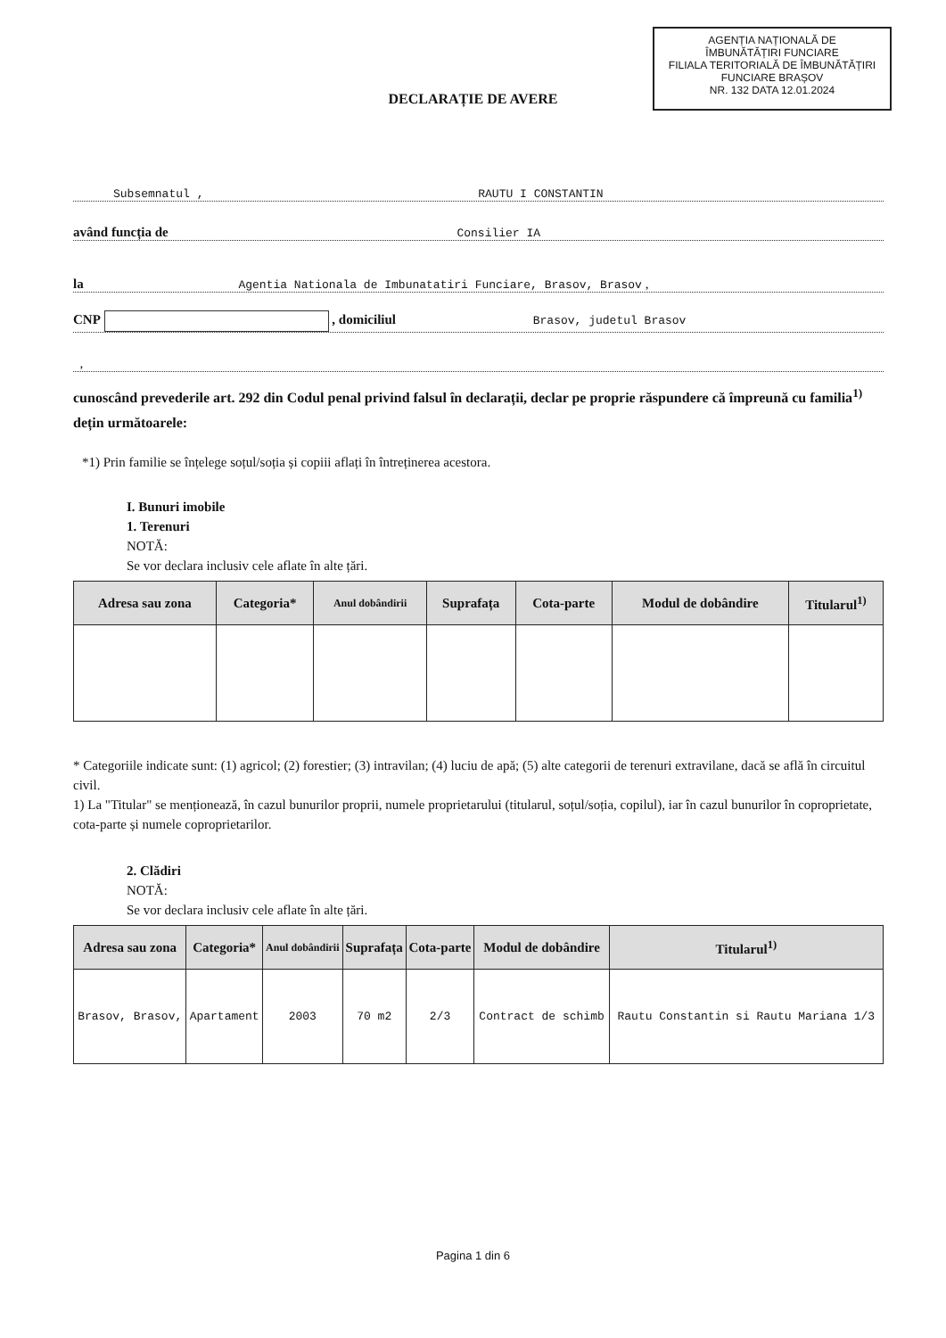AGENȚIA NAȚIONALĂ DE
ÎMBUNĂTĂȚIRI FUNCIARE
FILIALA TERITORIALĂ DE ÎMBUNĂTĂȚIRI
FUNCIARE BRAȘOV
NR. 132 DATA 12.01.2024
DECLARAȚIE DE AVERE
Subsemnatul , RAUTU I CONSTANTIN
având funcția de Consilier IA
la Agentia Nationala de Imbunatatiri Funciare, Brasov, Brasov ,
CNP , domiciliul Brasov, judetul Brasov
,
cunoscând prevederile art. 292 din Codul penal privind falsul în declarații, declar pe proprie răspundere că împreună cu familia<sup>1)</sup> dețin următoarele:
*1) Prin familie se înțelege soțul/soția și copiii aflați în întreținerea acestora.
I. Bunuri imobile
1. Terenuri
NOTĂ:
Se vor declara inclusiv cele aflate în alte țări.
| Adresa sau zona | Categoria* | Anul dobândirii | Suprafața | Cota-parte | Modul de dobândire | Titularul<sup>1)</sup> |
| --- | --- | --- | --- | --- | --- | --- |
* Categoriile indicate sunt: (1) agricol; (2) forestier; (3) intravilan; (4) luciu de apă; (5) alte categorii de terenuri extravilane, dacă se află în circuitul civil.
1) La "Titular" se menționează, în cazul bunurilor proprii, numele proprietarului (titularul, soțul/soția, copilul), iar în cazul bunurilor în coproprietate, cota-parte și numele coproprietarilor.
2. Clădiri
NOTĂ:
Se vor declara inclusiv cele aflate în alte țări.
| Adresa sau zona | Categoria* | Anul dobândirii | Suprafața | Cota-parte | Modul de dobândire | Titularul<sup>1)</sup> |
| --- | --- | --- | --- | --- | --- | --- |
| Brasov, Brasov, | Apartament | 2003 | 70 m2 | 2/3 | Contract de schimb | Rautu Constantin si Rautu Mariana 1/3 |
Pagina 1 din 6